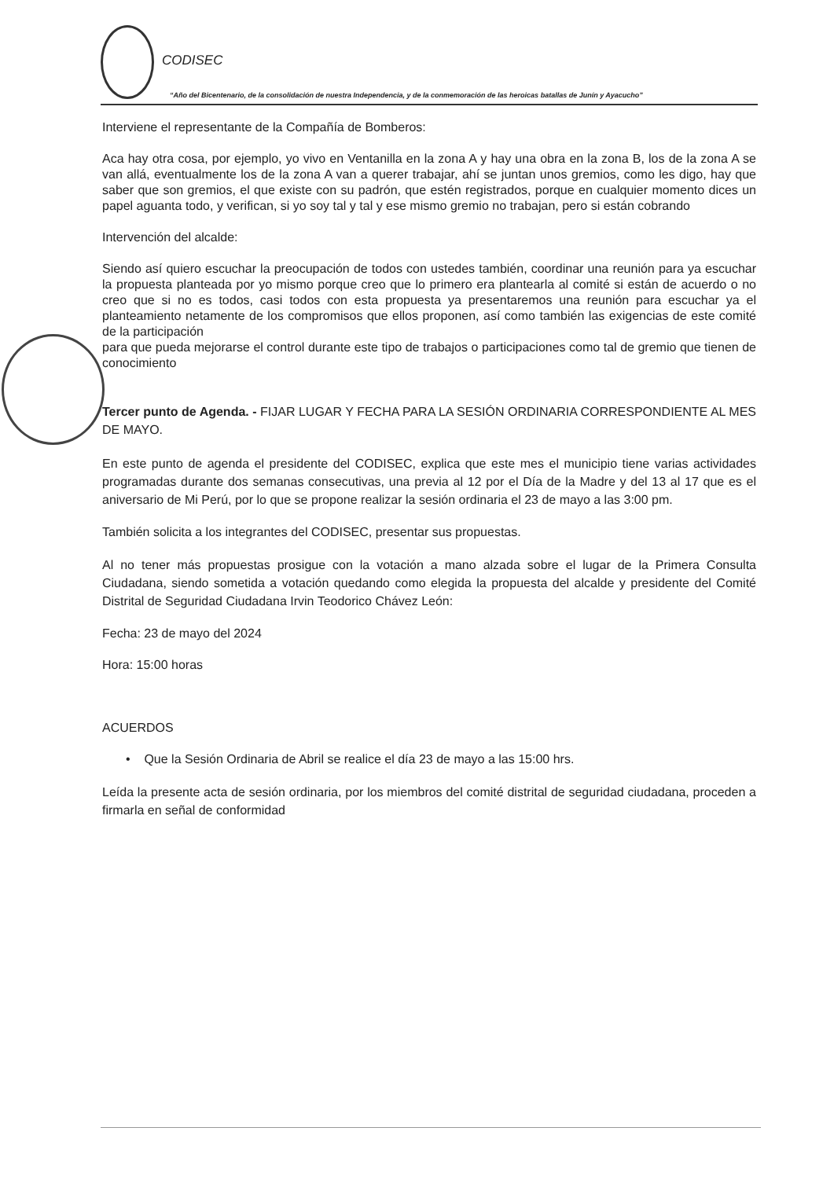CODISEC
“Año del Bicentenario, de la consolidación de nuestra Independencia, y de la conmemoración de las heroicas batallas de Junín y Ayacucho”
Interviene el representante de la Compañía de Bomberos:
Aca hay otra cosa, por ejemplo, yo vivo en Ventanilla en la zona A y hay una obra en la zona B, los de la zona A se van allá, eventualmente los de la zona A van a querer trabajar, ahí se juntan unos gremios, como les digo, hay que saber que son gremios, el que existe con su padrón, que estén registrados, porque en cualquier momento dices un papel aguanta todo, y verifican, si yo soy tal y tal y ese mismo gremio no trabajan, pero si están cobrando
Intervención del alcalde:
Siendo así quiero escuchar la preocupación de todos con ustedes también, coordinar una reunión para ya escuchar la propuesta planteada por yo mismo porque creo que lo primero era plantearla al comité si están de acuerdo o no creo que si no es todos, casi todos con esta propuesta ya presentaremos una reunión para escuchar ya el planteamiento netamente de los compromisos que ellos proponen, así como también las exigencias de este comité de la participación
para que pueda mejorarse el control durante este tipo de trabajos o participaciones como tal de gremio que tienen de conocimiento
Tercer punto de Agenda. - FIJAR LUGAR Y FECHA PARA LA SESIÓN ORDINARIA CORRESPONDIENTE AL MES DE MAYO.
En este punto de agenda el presidente del CODISEC, explica que este mes el municipio tiene varias actividades programadas durante dos semanas consecutivas, una previa al 12 por el Día de la Madre y del 13 al 17 que es el aniversario de Mi Perú, por lo que se propone realizar la sesión ordinaria el 23 de mayo a las 3:00 pm.
También solicita a los integrantes del CODISEC, presentar sus propuestas.
Al no tener más propuestas prosigue con la votación a mano alzada sobre el lugar de la Primera Consulta Ciudadana, siendo sometida a votación quedando como elegida la propuesta del alcalde y presidente del Comité Distrital de Seguridad Ciudadana Irvin Teodorico Chávez León:
Fecha: 23 de mayo del 2024
Hora: 15:00 horas
ACUERDOS
• Que la Sesión Ordinaria de Abril se realice el día 23 de mayo a las 15:00 hrs.
Leída la presente acta de sesión ordinaria, por los miembros del comité distrital de seguridad ciudadana, proceden a firmarla en señal de conformidad